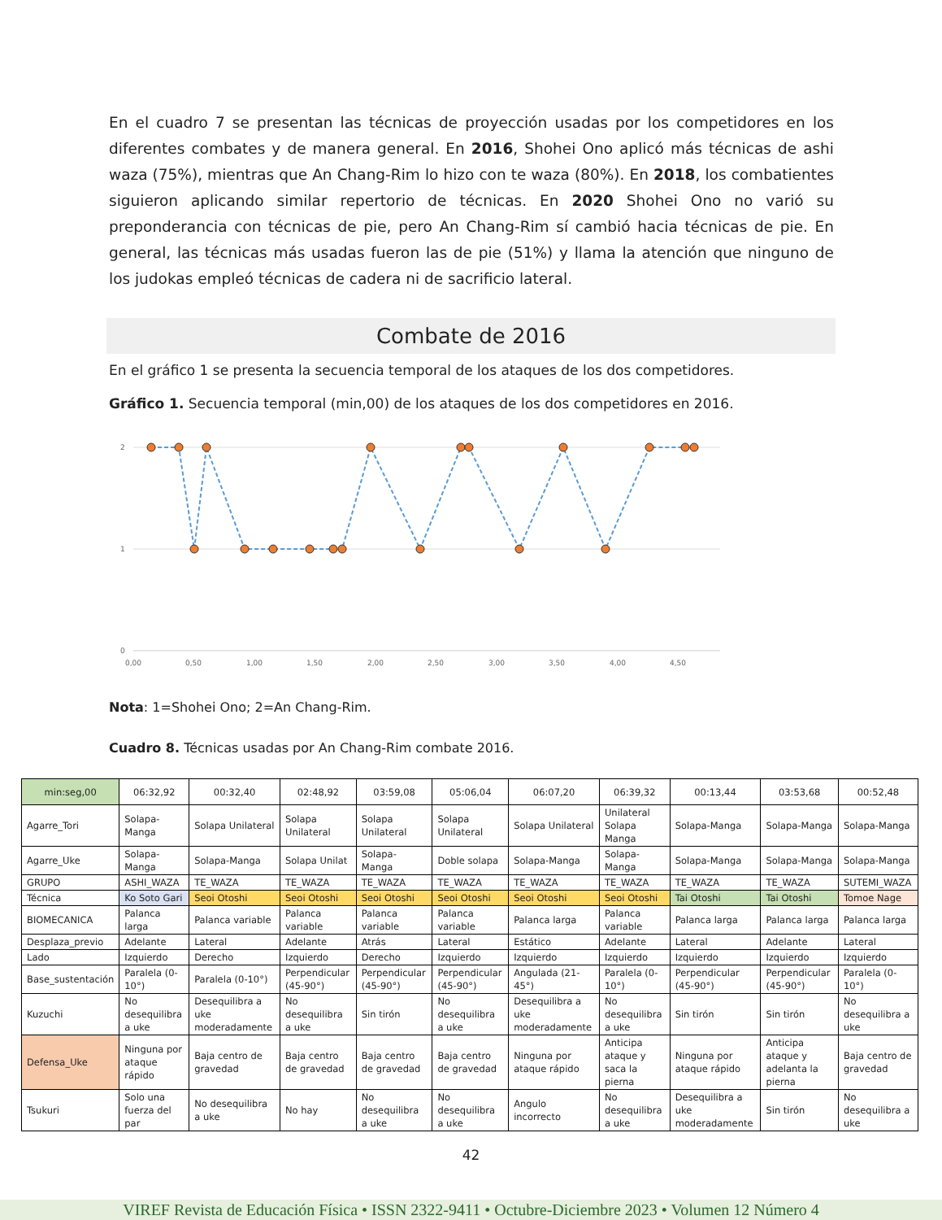En el cuadro 7 se presentan las técnicas de proyección usadas por los competidores en los diferentes combates y de manera general. En 2016, Shohei Ono aplicó más técnicas de ashi waza (75%), mientras que An Chang-Rim lo hizo con te waza (80%). En 2018, los combatientes siguieron aplicando similar repertorio de técnicas. En 2020 Shohei Ono no varió su preponderancia con técnicas de pie, pero An Chang-Rim sí cambió hacia técnicas de pie. En general, las técnicas más usadas fueron las de pie (51%) y llama la atención que ninguno de los judokas empleó técnicas de cadera ni de sacrificio lateral.
Combate de 2016
En el gráfico 1 se presenta la secuencia temporal de los ataques de los dos competidores.
Gráfico 1. Secuencia temporal (min,00) de los ataques de los dos competidores en 2016.
2
1
0
0,00
0,50
1,00
1,50
2,00
2,50
3,00
3,50
4,00
4,50
Nota: 1=Shohei Ono; 2=An Chang-Rim.
Cuadro 8. Técnicas usadas por An Chang-Rim combate 2016.
| min:seg,00 | 06:32,92 | 00:32,40 | 02:48,92 | 03:59,08 | 05:06,04 | 06:07,20 | 06:39,32 | 00:13,44 | 03:53,68 | 00:52,48 |
| Agarre_Tori | Solapa-Manga | Solapa Unilateral | Solapa Unilateral | Solapa Unilateral | Solapa Unilateral | Solapa Unilateral | Unilateral Solapa Manga | Solapa-Manga | Solapa-Manga | Solapa-Manga |
| Agarre_Uke | Solapa-Manga | Solapa-Manga | Solapa Unilat | Solapa-Manga | Doble solapa | Solapa-Manga | Solapa-Manga | Solapa-Manga | Solapa-Manga | Solapa-Manga |
| GRUPO | ASHI_WAZA | TE_WAZA | TE_WAZA | TE_WAZA | TE_WAZA | TE_WAZA | TE_WAZA | TE_WAZA | TE_WAZA | SUTEMI_WAZA |
| Técnica | Ko Soto Gari | Seoi Otoshi | Seoi Otoshi | Seoi Otoshi | Seoi Otoshi | Seoi Otoshi | Seoi Otoshi | Tai Otoshi | Tai Otoshi | Tomoe Nage |
| BIOMECANICA | Palanca larga | Palanca variable | Palanca variable | Palanca variable | Palanca variable | Palanca larga | Palanca variable | Palanca larga | Palanca larga | Palanca larga |
| Desplaza_previo | Adelante | Lateral | Adelante | Atrás | Lateral | Estático | Adelante | Lateral | Adelante | Lateral |
| Lado | Izquierdo | Derecho | Izquierdo | Derecho | Izquierdo | Izquierdo | Izquierdo | Izquierdo | Izquierdo | Izquierdo |
| Base_sustentación | Paralela (0-10°) | Paralela (0-10°) | Perpendicular (45-90°) | Perpendicular (45-90°) | Perpendicular (45-90°) | Angulada (21-45°) | Paralela (0-10°) | Perpendicular (45-90°) | Perpendicular (45-90°) | Paralela (0-10°) |
| Kuzuchi | No desequilibra a uke | Desequilibra a uke moderadamente | No desequilibra a uke | Sin tirón | No desequilibra a uke | Desequilibra a uke moderadamente | No desequilibra a uke | Sin tirón | Sin tirón | No desequilibra a uke |
| Defensa_Uke | Ninguna por ataque rápido | Baja centro de gravedad | Baja centro de gravedad | Baja centro de gravedad | Baja centro de gravedad | Ninguna por ataque rápido | Anticipa ataque y saca la pierna | Ninguna por ataque rápido | Anticipa ataque y adelanta la pierna | Baja centro de gravedad |
| Tsukuri | Solo una fuerza del par | No desequilibra a uke | No hay | No desequilibra a uke | No desequilibra a uke | Angulo incorrecto | No desequilibra a uke | Desequilibra a uke moderadamente | Sin tirón | No desequilibra a uke |
42
VIREF Revista de Educación Física • ISSN 2322-9411 • Octubre-Diciembre 2023 • Volumen 12 Número 4